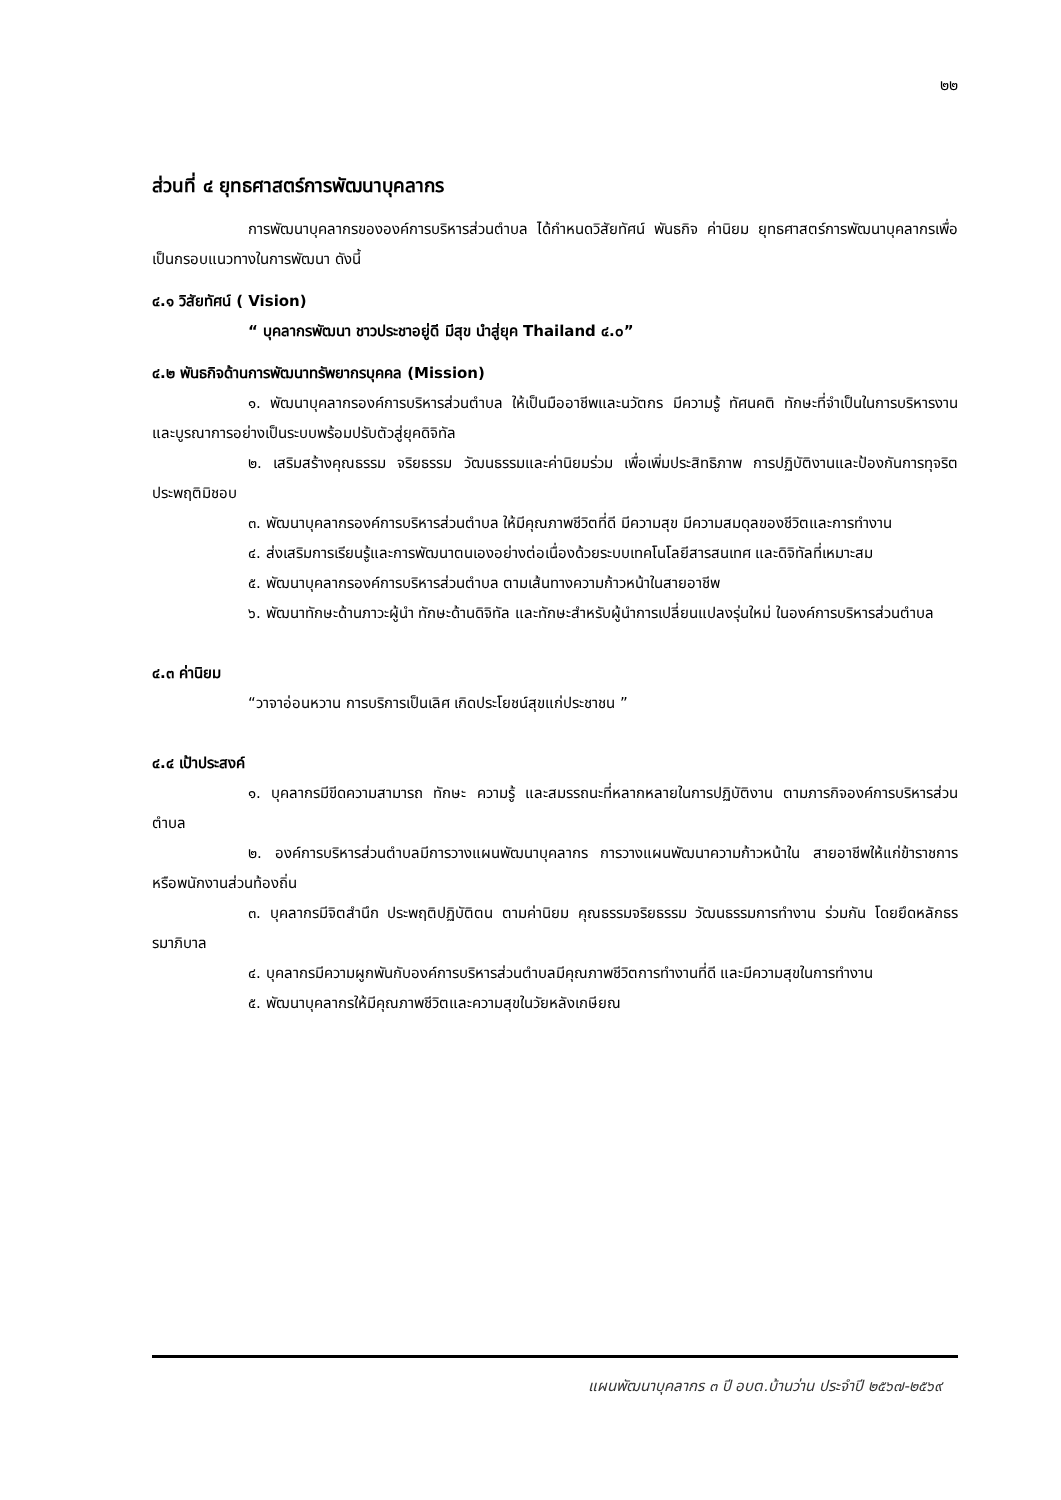๒๒
ส่วนที่ ๔ ยุทธศาสตร์การพัฒนาบุคลากร
การพัฒนาบุคลากรขององค์การบริหารส่วนตำบล ได้กำหนดวิสัยทัศน์ พันธกิจ ค่านิยม ยุทธศาสตร์การพัฒนาบุคลากรเพื่อเป็นกรอบแนวทางในการพัฒนา ดังนี้
๔.๑ วิสัยทัศน์ ( Vision)
“ บุคลากรพัฒนา ชาวประชาอยู่ดี มีสุข นำสู่ยุค Thailand ๔.๐”
๔.๒ พันธกิจด้านการพัฒนาทรัพยากรบุคคล (Mission)
๑. พัฒนาบุคลากรองค์การบริหารส่วนตำบล ให้เป็นมืออาชีพและนวัตกร มีความรู้ ทัศนคติ ทักษะที่จำเป็นในการบริหารงานและบูรณาการอย่างเป็นระบบพร้อมปรับตัวสู่ยุคดิจิทัล
๒. เสริมสร้างคุณธรรม จริยธรรม วัฒนธรรมและค่านิยมร่วม เพื่อเพิ่มประสิทธิภาพ การปฏิบัติงานและป้องกันการทุจริตประพฤติมิชอบ
๓. พัฒนาบุคลากรองค์การบริหารส่วนตำบล ให้มีคุณภาพชีวิตที่ดี มีความสุข มีความสมดุลของชีวิตและการทำงาน
๔. ส่งเสริมการเรียนรู้และการพัฒนาตนเองอย่างต่อเนื่องด้วยระบบเทคโนโลยีสารสนเทศ และดิจิทัลที่เหมาะสม
๕. พัฒนาบุคลากรองค์การบริหารส่วนตำบล ตามเส้นทางความก้าวหน้าในสายอาชีพ
๖. พัฒนาทักษะด้านภาวะผู้นำ ทักษะด้านดิจิทัล และทักษะสำหรับผู้นำการเปลี่ยนแปลงรุ่นใหม่ ในองค์การบริหารส่วนตำบล
๔.๓ ค่านิยม
“วาจาอ่อนหวาน การบริการเป็นเลิศ เกิดประโยชน์สุขแก่ประชาชน ”
๔.๔ เป้าประสงค์
๑. บุคลากรมีขีดความสามารถ ทักษะ ความรู้ และสมรรถนะที่หลากหลายในการปฏิบัติงาน ตามภารกิจองค์การบริหารส่วนตำบล
๒. องค์การบริหารส่วนตำบลมีการวางแผนพัฒนาบุคลากร การวางแผนพัฒนาความก้าวหน้าใน สายอาชีพให้แก่ข้าราชการหรือพนักงานส่วนท้องถิ่น
๓. บุคลากรมีจิตสำนึก ประพฤติปฏิบัติตน ตามค่านิยม คุณธรรมจริยธรรม วัฒนธรรมการทำงาน ร่วมกัน โดยยึดหลักธรรมาภิบาล
๔. บุคลากรมีความผูกพันกับองค์การบริหารส่วนตำบลมีคุณภาพชีวิตการทำงานที่ดี และมีความสุขในการทำงาน
๕. พัฒนาบุคลากรให้มีคุณภาพชีวิตและความสุขในวัยหลังเกษียณ
แผนพัฒนาบุคลากร ๓ ปี อบต.บ้านว่าน ประจำปี ๒๕๖๗-๒๕๖๙